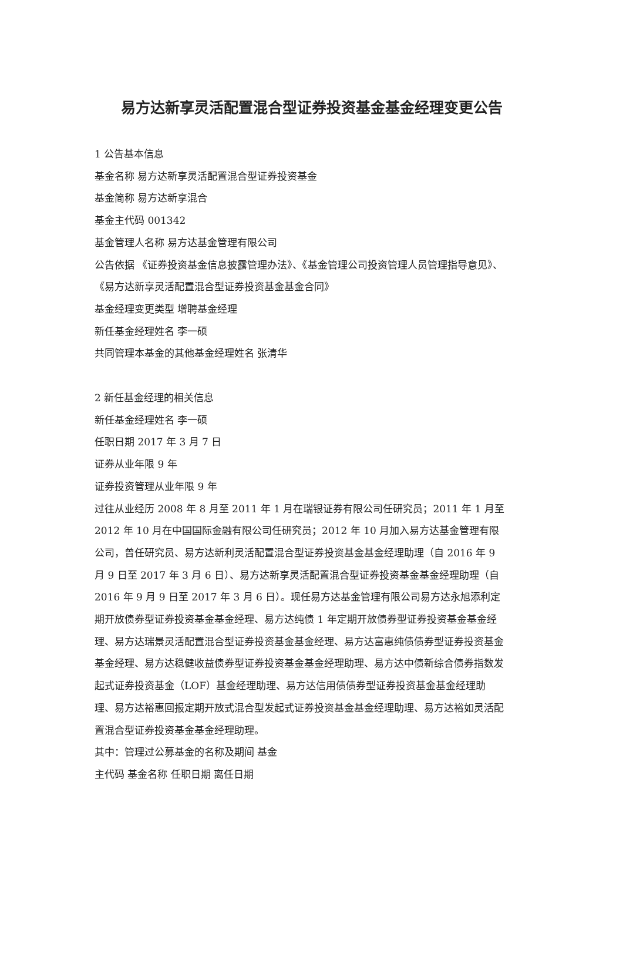易方达新享灵活配置混合型证券投资基金基金经理变更公告
1 公告基本信息
基金名称 易方达新享灵活配置混合型证券投资基金
基金简称 易方达新享混合
基金主代码 001342
基金管理人名称 易方达基金管理有限公司
公告依据 《证券投资基金信息披露管理办法》、《基金管理公司投资管理人员管理指导意见》、《易方达新享灵活配置混合型证券投资基金基金合同》
基金经理变更类型 增聘基金经理
新任基金经理姓名 李一硕
共同管理本基金的其他基金经理姓名 张清华
2 新任基金经理的相关信息
新任基金经理姓名 李一硕
任职日期 2017 年 3 月 7 日
证券从业年限 9 年
证券投资管理从业年限 9 年
过往从业经历 2008 年 8 月至 2011 年 1 月在瑞银证券有限公司任研究员；2011 年 1 月至 2012 年 10 月在中国国际金融有限公司任研究员；2012 年 10 月加入易方达基金管理有限公司，曾任研究员、易方达新利灵活配置混合型证券投资基金基金经理助理（自 2016 年 9 月 9 日至 2017 年 3 月 6 日）、易方达新享灵活配置混合型证券投资基金基金经理助理（自 2016 年 9 月 9 日至 2017 年 3 月 6 日）。现任易方达基金管理有限公司易方达永旭添利定期开放债券型证券投资基金基金经理、易方达纯债 1 年定期开放债券型证券投资基金基金经理、易方达瑞景灵活配置混合型证券投资基金基金经理、易方达富惠纯债债券型证券投资基金基金经理、易方达稳健收益债券型证券投资基金基金经理助理、易方达中债新综合债券指数发起式证券投资基金（LOF）基金经理助理、易方达信用债债券型证券投资基金基金经理助理、易方达裕惠回报定期开放式混合型发起式证券投资基金基金经理助理、易方达裕如灵活配置混合型证券投资基金基金经理助理。
其中：管理过公募基金的名称及期间 基金
主代码 基金名称 任职日期 离任日期